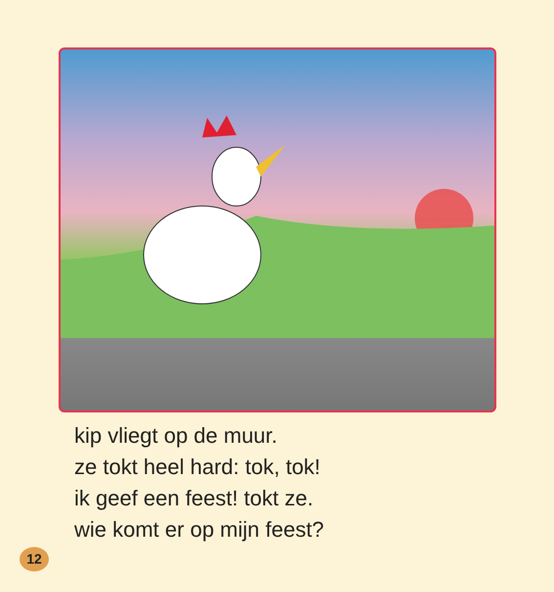kip vliegt op de muur.
ze tokt heel hard: tok, tok!
ik geef een feest! tokt ze.
wie komt er op mijn feest?
12